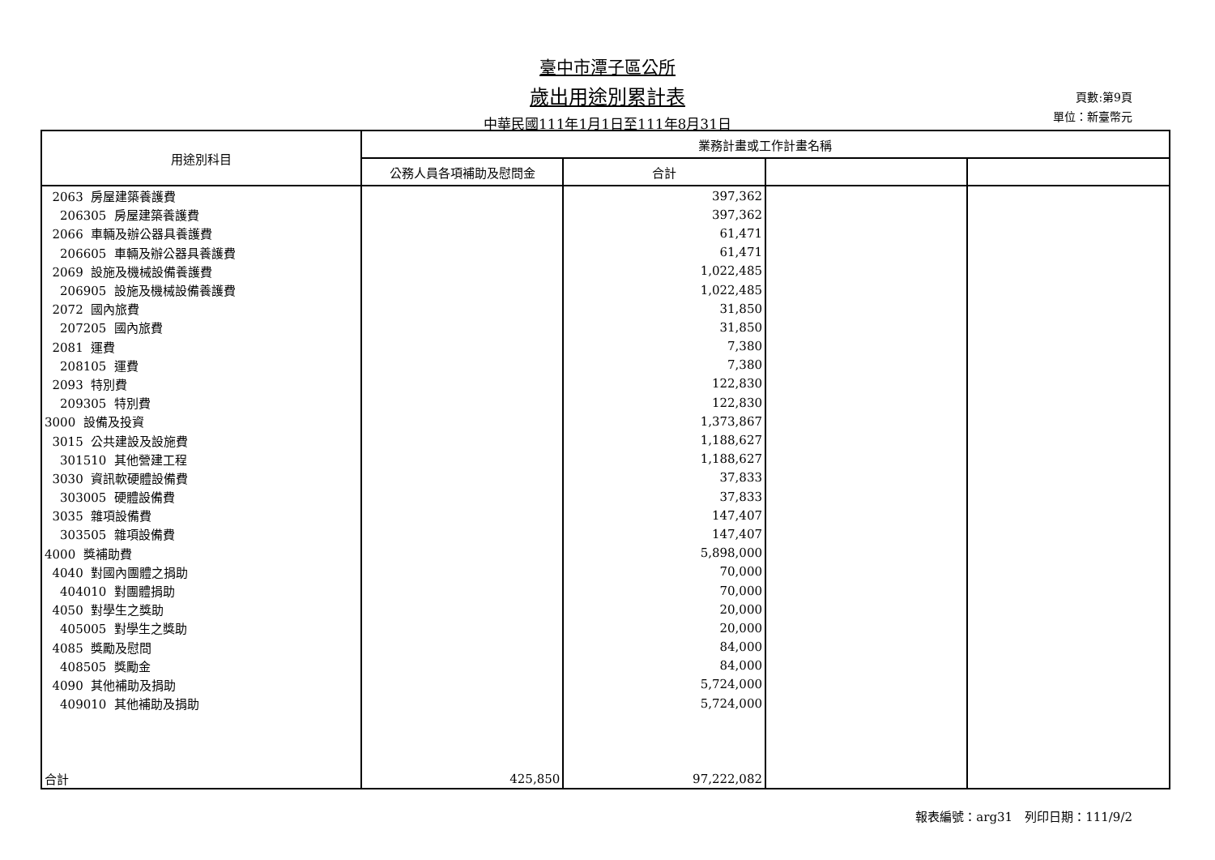臺中市潭子區公所
歲出用途別累計表
中華民國111年1月1日至111年8月31日
頁數:第9頁
單位：新臺幣元
| 用途別科目 | 業務計畫或工作計畫名稱 | | | |
| --- | --- | --- | --- | --- |
| | 公務人員各項補助及慰問金 | 合計 | | |
| 2063 房屋建築養護費 | | 397,362 | | |
| 206305 房屋建築養護費 | | 397,362 | | |
| 2066 車輛及辦公器具養護費 | | 61,471 | | |
| 206605 車輛及辦公器具養護費 | | 61,471 | | |
| 2069 設施及機械設備養護費 | | 1,022,485 | | |
| 206905 設施及機械設備養護費 | | 1,022,485 | | |
| 2072 國內旅費 | | 31,850 | | |
| 207205 國內旅費 | | 31,850 | | |
| 2081 運費 | | 7,380 | | |
| 208105 運費 | | 7,380 | | |
| 2093 特別費 | | 122,830 | | |
| 209305 特別費 | | 122,830 | | |
| 3000 設備及投資 | | 1,373,867 | | |
| 3015 公共建設及設施費 | | 1,188,627 | | |
| 301510 其他營建工程 | | 1,188,627 | | |
| 3030 資訊軟硬體設備費 | | 37,833 | | |
| 303005 硬體設備費 | | 37,833 | | |
| 3035 雜項設備費 | | 147,407 | | |
| 303505 雜項設備費 | | 147,407 | | |
| 4000 獎補助費 | | 5,898,000 | | |
| 4040 對國內團體之捐助 | | 70,000 | | |
| 404010 對團體捐助 | | 70,000 | | |
| 4050 對學生之獎助 | | 20,000 | | |
| 405005 對學生之獎助 | | 20,000 | | |
| 4085 獎勵及慰問 | | 84,000 | | |
| 408505 獎勵金 | | 84,000 | | |
| 4090 其他補助及捐助 | | 5,724,000 | | |
| 409010 其他補助及捐助 | | 5,724,000 | | |
| 合計 | 425,850 | 97,222,082 | | |
報表編號：arg31　列印日期：111/9/2